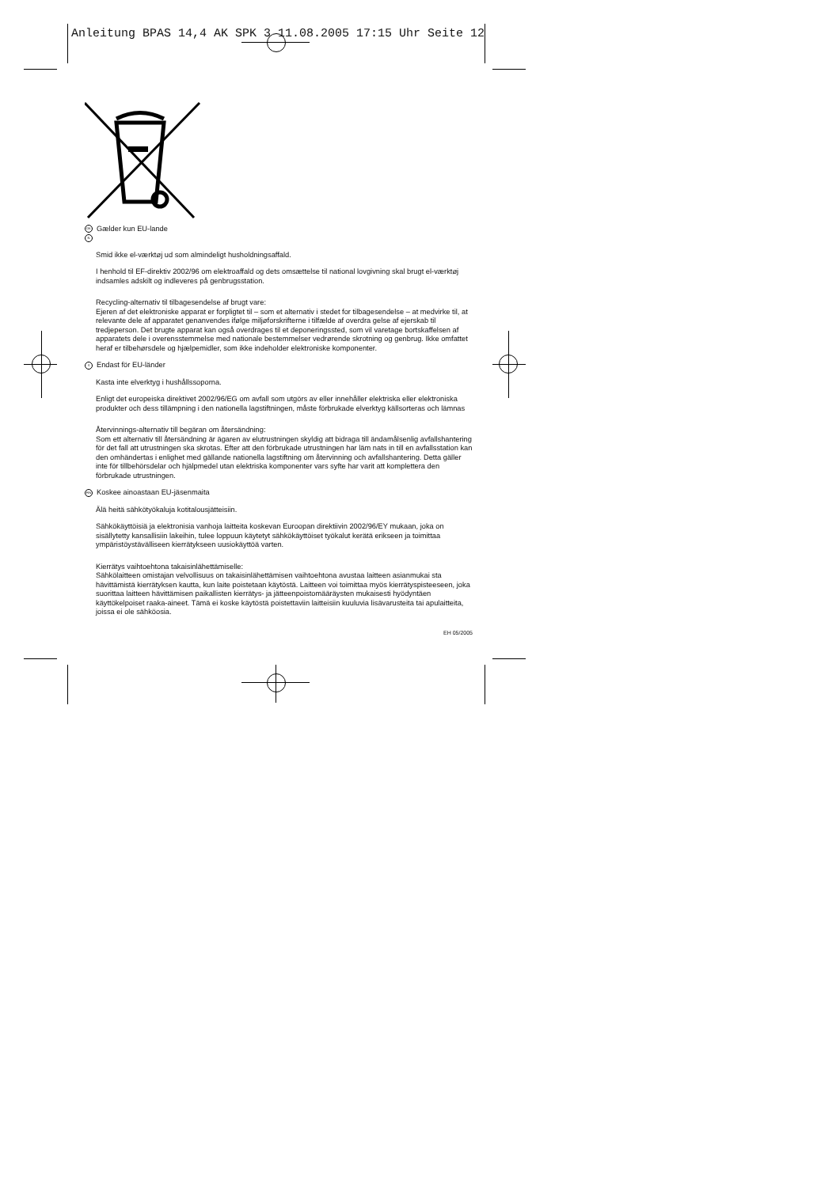Anleitung BPAS 14,4 AK SPK 3 11.08.2005 17:15 Uhr Seite 12
DK Gælder kun EU-lande
N
Smid ikke el-værktøj ud som almindeligt husholdningsaffald.
I henhold til EF-direktiv 2002/96 om elektroaffald og dets omsættelse til national lovgivning skal brugt el-værktøj indsamles adskilt og indleveres på genbrugsstation.
Recycling-alternativ til tilbagesendelse af brugt vare:
Ejeren af det elektroniske apparat er forpligtet til – som et alternativ i stedet for tilbagesendelse – at medvirke til, at relevante dele af apparatet genanvendes ifølge miljøforskrifterne i tilfælde af overdra gelse af ejerskab til tredjeperson. Det brugte apparat kan også overdrages til et deponeringssted, som vil varetage bortskaffelsen af apparatets dele i overensstemmelse med nationale bestemmelser vedrørende skrotning og genbrug. Ikke omfattet heraf er tilbehørsdele og hjælpemidler, som ikke indeholder elektroniske komponenter.
S Endast för EU-länder
Kasta inte elverktyg i hushållssoporna.
Enligt det europeiska direktivet 2002/96/EG om avfall som utgörs av eller innehåller elektriska eller elektroniska produkter och dess tillämpning i den nationella lagstiftningen, måste förbrukade elverktyg källsorteras och lämnas
Återvinnings-alternativ till begäran om återsändning:
Som ett alternativ till återsändning är ägaren av elutrustningen skyldig att bidraga till ändamålsenlig avfallshantering för det fall att utrustningen ska skrotas. Efter att den förbrukade utrustningen har läm nats in till en avfallsstation kan den omhändertas i enlighet med gällande nationella lagstiftning om återvinning och avfallshantering. Detta gäller inte för tillbehörsdelar och hjälpmedel utan elektriska komponenter vars syfte har varit att komplettera den förbrukade utrustningen.
FIN Koskee ainoastaan EU-jäsenmaita
Älä heitä sähkötyökaluja kotitalousjätteisiin.
Sähkökäyttöisiä ja elektronisia vanhoja laitteita koskevan Euroopan direktiivin 2002/96/EY mukaan, joka on sisällytetty kansallisiin lakeihin, tulee loppuun käytetyt sähkökäyttöiset työkalut kerätä erikseen ja toimittaa ympäristöystävälliseen kierrätykseen uusiokäyttöä varten.
Kierrätys vaihtoehtona takaisinlähettämiselle:
Sähkölaitteen omistajan velvollisuus on takaisinlähettämisen vaihtoehtona avustaa laitteen asianmukai sta hävittämistä kierrätyksen kautta, kun laite poistetaan käytöstä. Laitteen voi toimittaa myös kierrätyspisteeseen, joka suorittaa laitteen hävittämisen paikallisten kierrätys- ja jätteenpoistomääräysten mukaisesti hyödyntäen käyttökelpoiset raaka-aineet. Tämä ei koske käytöstä poistettaviin laitteisiin kuuluvia lisävarusteita tai apulaitteita, joissa ei ole sähköosia.
EH 05/2005